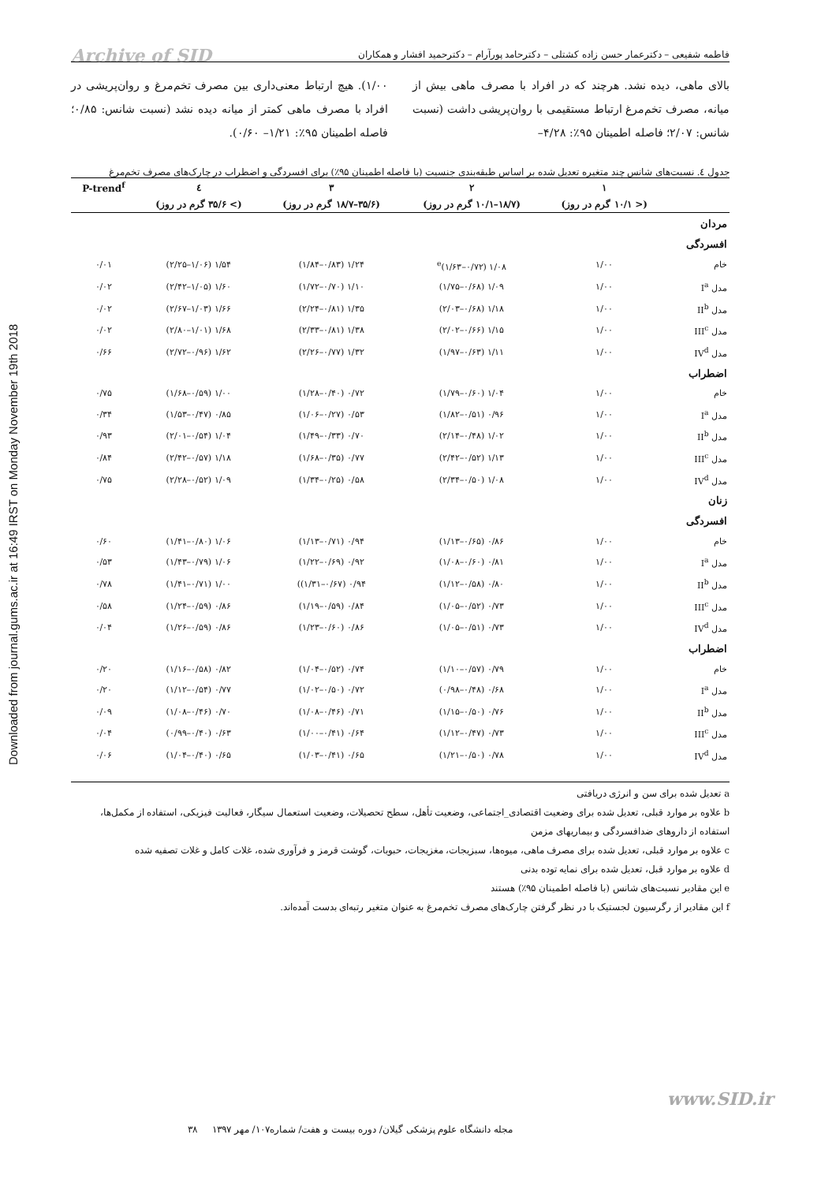Downloaded from journal.gums.ac.ir at 16:49 IRST on Monday November 19th 2018
فاطمه شفیعی – دکترعمار حسن زاده کشتلی – دکترحامد پورآرام – دکترحمید افشار و همکاران
Archive of SID
بالای ماهی، دیده نشد. هرچند که در افراد با مصرف ماهی بیش از میانه، مصرف تخم‌مرغ ارتباط مستقیمی با روان‌پریشی داشت (نسبت شانس: ۲/۰۷؛ فاصله اطمینان ۹۵٪: ۴/۲۸–
۱/۰۰). هیچ ارتباط معنی‌داری بین مصرف تخم‌مرغ و روان‌پریشی در افراد با مصرف ماهی کمتر از میانه دیده نشد (نسبت شانس: ۰/۸۵؛ فاصله اطمینان ۹۵٪: ۱/۲۱– ۰/۶۰).
جدول ٤. نسبت‌های شانس چند متغیره تعدیل شده بر اساس طبقه‌بندی جنسیت (با فاصله اطمینان ۹۵٪) برای افسردگی و اضطراب در چارک‌های مصرف تخم‌مرغ
| | ۱ | ۲ | ۳ | ٤ | P-trend<sup>f</sup> |
| --- | --- | --- | --- | --- | --- |
| | (< ۱۰/۱ گرم در روز) | (۱۸/۷–۱۰/۱ گرم در روز) | (۳۵/۶–۱۸/۷ گرم در روز) | (> ۳۵/۶ گرم در روز) | |
| مردان | | | | | |
| افسردگی | | | | | |
| خام | ۱/۰۰ | ۱/۰۸ (۰/۷۲–۱/۶۳)<sup>e</sup> | ۱/۲۴ (۰/۸۳–۱/۸۴) | ۱/۵۴ (۱/۰۶–۲/۲۵) | ۰/۰۱ |
| مدل I<sup>a</sup> | ۱/۰۰ | ۱/۰۹ (۰/۶۸–۱/۷۵) | ۱/۱۰ (۰/۷۰–۱/۷۲) | ۱/۶۰ (۱/۰۵–۲/۴۲) | ۰/۰۲ |
| مدل II<sup>b</sup> | ۱/۰۰ | ۱/۱۸ (۰/۶۸–۲/۰۳) | ۱/۳۵ (۰/۸۱–۲/۲۴) | ۱/۶۶ (۱/۰۳–۲/۶۷) | ۰/۰۲ |
| مدل III<sup>c</sup> | ۱/۰۰ | ۱/۱۵ (۰/۶۶–۲/۰۲) | ۱/۳۸ (۰/۸۱–۲/۳۳) | ۱/۶۸ (۱/۰۱–۲/۸۰) | ۰/۰۲ |
| مدل IV<sup>d</sup> | ۱/۰۰ | ۱/۱۱ (۰/۶۳–۱/۹۷) | ۱/۳۲ (۰/۷۷–۲/۲۶) | ۱/۶۲ (۰/۹۶–۲/۷۲) | ۰/۶۶ |
| اضطراب | | | | | |
| خام | ۱/۰۰ | ۱/۰۴ (۰/۶۰–۱/۷۹) | ۰/۷۲ (۰/۴۰–۱/۲۸) | ۱/۰۰ (۰/۵۹–۱/۶۸) | ۰/۷۵ |
| مدل I<sup>a</sup> | ۱/۰۰ | ۰/۹۶ (۰/۵۱–۱/۸۲) | ۰/۵۳ (۰/۲۷–۱/۰۶) | ۰/۸۵ (۰/۴۷–۱/۵۳) | ۰/۳۴ |
| مدل II<sup>b</sup> | ۱/۰۰ | ۱/۰۲ (۰/۴۸–۲/۱۴) | ۰/۷۰ (۰/۳۳–۱/۴۹) | ۱/۰۴ (۰/۵۴–۲/۰۱) | ۰/۹۳ |
| مدل III<sup>c</sup> | ۱/۰۰ | ۱/۱۳ (۰/۵۲–۲/۴۲) | ۰/۷۷ (۰/۳۵–۱/۶۸) | ۱/۱۸ (۰/۵۷–۲/۴۲) | ۰/۸۴ |
| مدل IV<sup>d</sup> | ۱/۰۰ | ۱/۰۸ (۰/۵۰–۲/۳۴) | ۰/۵۸ (۰/۲۵–۱/۳۴) | ۱/۰۹ (۰/۵۲–۲/۲۸) | ۰/۷۵ |
| زنان | | | | | |
| افسردگی | | | | | |
| خام | ۱/۰۰ | ۰/۸۶ (۰/۶۵–۱/۱۳) | ۰/۹۴ (۰/۷۱–۱/۱۳) | ۱/۰۶ (۰/۸۰–۱/۴۱) | ۰/۶۰ |
| مدل I<sup>a</sup> | ۱/۰۰ | ۰/۸۱ (۰/۶۰–۱/۰۸) | ۰/۹۲ (۰/۶۹–۱/۲۲) | ۱/۰۶ (۰/۷۹–۱/۴۳) | ۰/۵۳ |
| مدل II<sup>b</sup> | ۱/۰۰ | ۰/۸۰ (۰/۵۸–۱/۱۲) | ۰/۹۴ (۰/۶۷–۱/۳۱)) | ۱/۰۰ (۰/۷۱–۱/۴۱) | ۰/۷۸ |
| مدل III<sup>c</sup> | ۱/۰۰ | ۰/۷۳ (۰/۵۲–۱/۰۵) | ۰/۸۴ (۰/۵۹–۱/۱۹) | ۰/۸۶ (۰/۵۹–۱/۲۴) | ۰/۵۸ |
| مدل IV<sup>d</sup> | ۱/۰۰ | ۰/۷۳ (۰/۵۱–۱/۰۵) | ۰/۸۶ (۰/۶۰–۱/۲۳) | ۰/۸۶ (۰/۵۹–۱/۲۶) | ۰/۰۴ |
| اضطراب | | | | | |
| خام | ۱/۰۰ | ۰/۷۹ (۰/۵۷–۱/۱۰) | ۰/۷۴ (۰/۵۲–۱/۰۴) | ۰/۸۲ (۰/۵۸–۱/۱۶) | ۰/۲۰ |
| مدل I<sup>a</sup> | ۱/۰۰ | ۰/۶۸ (۰/۴۸–۰/۹۸) | ۰/۷۲ (۰/۵۰–۱/۰۲) | ۰/۷۷ (۰/۵۴–۱/۱۲) | ۰/۲۰ |
| مدل II<sup>b</sup> | ۱/۰۰ | ۰/۷۶ (۰/۵۰–۱/۱۵) | ۰/۷۱ (۰/۴۶–۱/۰۸) | ۰/۷۰ (۰/۴۶–۱/۰۸) | ۰/۰۹ |
| مدل III<sup>c</sup> | ۱/۰۰ | ۰/۷۳ (۰/۴۷–۱/۱۲) | ۰/۶۴ (۰/۴۱–۱/۰۰) | ۰/۶۳ (۰/۴۰–۰/۹۹) | ۰/۰۴ |
| مدل IV<sup>d</sup> | ۱/۰۰ | ۰/۷۸ (۰/۵۰–۱/۲۱) | ۰/۶۵ (۰/۴۱–۱/۰۳) | ۰/۶۵ (۰/۴۰–۱/۰۴) | ۰/۰۶ |
a تعدیل شده برای سن و انرژی دریافتی
b علاوه بر موارد قبلی، تعدیل شده برای وضعیت اقتصادی_اجتماعی، وضعیت تأهل، سطح تحصیلات، وضعیت استعمال سیگار، فعالیت فیزیکی، استفاده از مکمل‌ها، استفاده از داروهای ضدافسردگی و بیماریهای مزمن
c علاوه بر موارد قبلی، تعدیل شده برای مصرف ماهی، میوه‌ها، سبزیجات، مغزیجات، حبوبات، گوشت قرمز و فرآوری شده، غلات کامل و غلات تصفیه شده
d علاوه بر موارد قبل، تعدیل شده برای نمایه توده بدنی
e این مقادیر نسبت‌های شانس (با فاصله اطمینان ۹۵٪) هستند
f این مقادیر از رگرسیون لجستیک با در نظر گرفتن چارک‌های مصرف تخم‌مرغ به عنوان متغیر رتبه‌ای بدست آمده‌اند.
www.SID.ir
مجله دانشگاه علوم پزشکی گیلان/ دوره بیست و هفت/ شماره۱۰۷/ مهر ۱۳۹۷ ۳۸